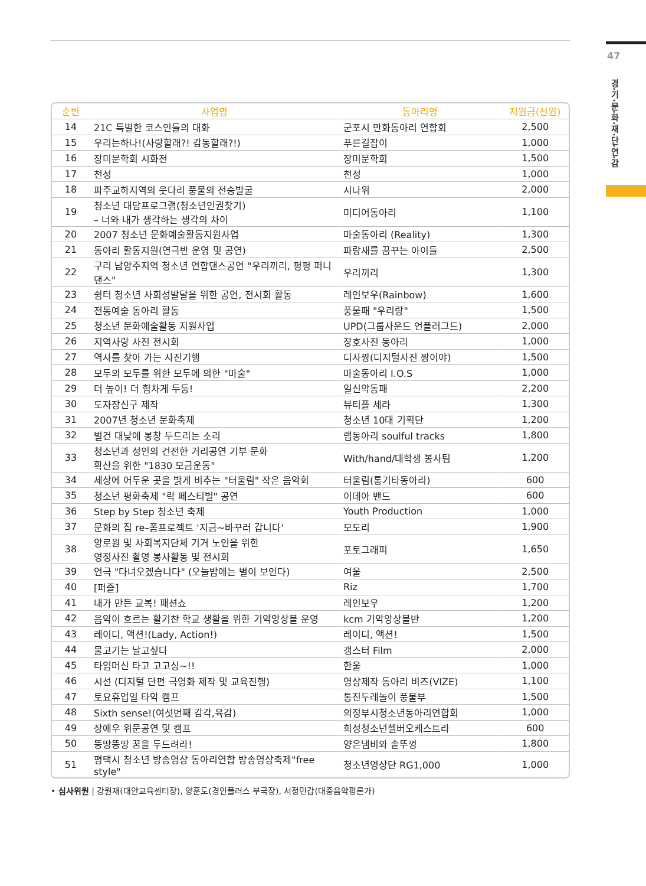47
경·기·문·화·재·단·연·감
| 순번 | 사업명 | 동아리명 | 지원금(천원) |
| --- | --- | --- | --- |
| 14 | 21C 특별한 코스인들의 대화 | 군포시 만화동아리 연합회 | 2,500 |
| 15 | 우리는하나!(사랑할래?! 감동할래?!) | 푸른길잡이 | 1,000 |
| 16 | 장미문학회 시화전 | 장미문학회 | 1,500 |
| 17 | 천성 | 천성 | 1,000 |
| 18 | 파주교하지역의 웃다리 풍물의 전승발굴 | 시나위 | 2,000 |
| 19 | 청소년 대담프로그램(청소년인권찾기) – 너와 내가 생각하는 생각의 차이 | 미디어동아리 | 1,100 |
| 20 | 2007 청소년 문화예술활동지원사업 | 마술동아리 (Reality) | 1,300 |
| 21 | 동아리 활동지원(연극반 운영 및 공연) | 파랑새를 꿈꾸는 아이들 | 2,500 |
| 22 | 구리 남양주지역 청소년 연합댄스공연 "우리끼리, 펑펑 퍼니댄스" | 우리끼리 | 1,300 |
| 23 | 쉼터 청소년 사회성발달을 위한 공연, 전시회 활동 | 레인보우(Rainbow) | 1,600 |
| 24 | 전통예술 동아리 활동 | 풍물패 "우리랑" | 1,500 |
| 25 | 청소년 문화예술활동 지원사업 | UPD(그룹사운드 언플러그드) | 2,000 |
| 26 | 지역사랑 사진 전시회 | 장호사진 동아리 | 1,000 |
| 27 | 역사를 찾아 가는 사진기행 | 디사짱(디지털사진 짱이야) | 1,500 |
| 28 | 모두의 모두를 위한 모두에 의한 "마술" | 마술동아리 I.O.S | 1,000 |
| 29 | 더 높이! 더 힘차게 두둥! | 일신악동패 | 2,200 |
| 30 | 도자장신구 제작 | 뷰티플 세라 | 1,300 |
| 31 | 2007년 청소년 문화축제 | 청소년 10대 기획단 | 1,200 |
| 32 | 벌건 대낮에 봉창 두드리는 소리 | 랩동아리 soulful tracks | 1,800 |
| 33 | 청소년과 성인의 건전한 거리공연 기부 문화 확산을 위한 "1830 모금운동" | With/hand/대학생 봉사팀 | 1,200 |
| 34 | 세상에 어두운 곳을 밝게 비추는 "터울림" 작은 음악회 | 터울림(통기타동아리) | 600 |
| 35 | 청소년 평화축제 "락 페스티벌" 공연 | 이데아 밴드 | 600 |
| 36 | Step by Step 청소년 축제 | Youth Production | 1,000 |
| 37 | 문화의 집 re–폼프로젝트 '지금~바꾸러 갑니다' | 모도리 | 1,900 |
| 38 | 양로원 및 사회복지단체 기거 노인을 위한 영정사진 촬영 봉사활동 및 전시회 | 포토그래피 | 1,650 |
| 39 | 연극 "다녀오겠습니다" (오늘밤에는 별이 보인다) | 여울 | 2,500 |
| 40 | [퍼즐] | Riz | 1,700 |
| 41 | 내가 만든 교복! 패션쇼 | 레인보우 | 1,200 |
| 42 | 음악이 흐르는 활기찬 학교 생활을 위한 기악앙상블 운영 | kcm 기악앙상블반 | 1,200 |
| 43 | 레이디, 액션!(Lady, Action!) | 레이디, 액션! | 1,500 |
| 44 | 물고기는 날고싶다 | 갱스터 Film | 2,000 |
| 45 | 타임머신 타고 고고싱~!! | 한울 | 1,000 |
| 46 | 시선 (디지털 단편 극영화 제작 및 교육진행) | 영상제작 동아리 비즈(VIZE) | 1,100 |
| 47 | 토요휴업일 타악 캠프 | 통진두레놀이 풍물부 | 1,500 |
| 48 | Sixth sense!(여섯번째 감각,육감) | 의정부시청소년동아리연합회 | 1,000 |
| 49 | 장애우 위문공연 및 캠프 | 희성청소년첼버오케스트라 | 600 |
| 50 | 뚱땅뚱땅 꿈을 두드려라! | 양은냄비와 솥뚜껑 | 1,800 |
| 51 | 평택시 청소년 방송영상 동아리연합 방송영상축제"free style" | 청소년영상단 RG1,000 | 1,000 |
• 심사위원 | 강원재(대안교육센터장), 양훈도(경인플러스 부국장), 서정민갑(대중음악평론가)